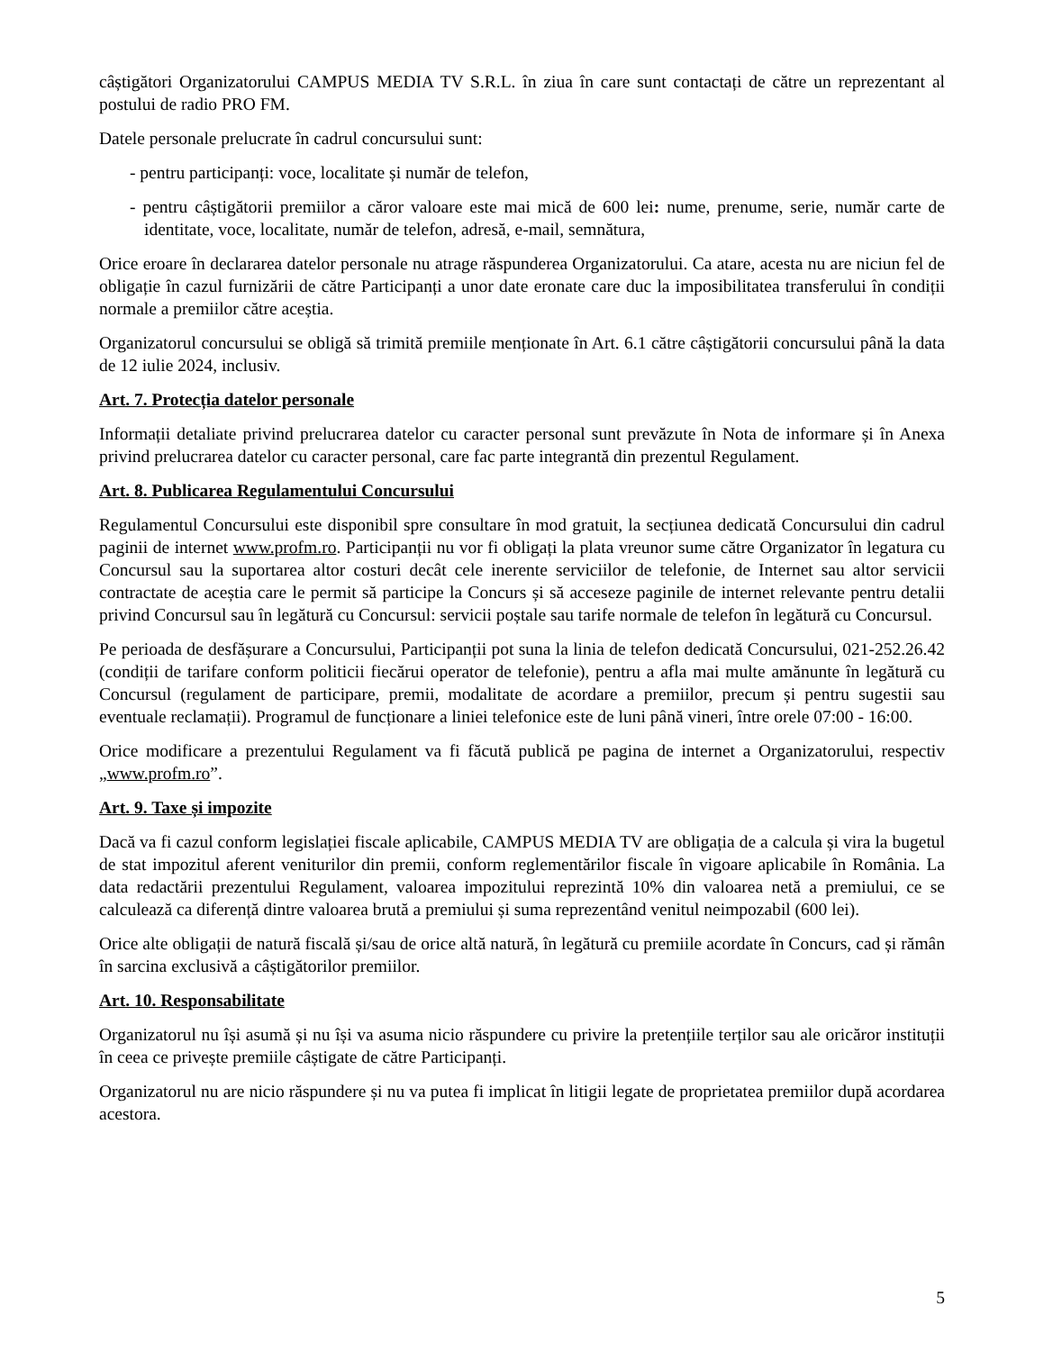câștigători Organizatorului CAMPUS MEDIA TV S.R.L. în ziua în care sunt contactați de către un reprezentant al postului de radio PRO FM.
Datele personale prelucrate în cadrul concursului sunt:
- pentru participanți: voce, localitate și număr de telefon,
- pentru câștigătorii premiilor a căror valoare este mai mică de 600 lei: nume, prenume, serie, număr carte de identitate, voce, localitate, număr de telefon, adresă, e-mail, semnătura,
Orice eroare în declararea datelor personale nu atrage răspunderea Organizatorului. Ca atare, acesta nu are niciun fel de obligație în cazul furnizării de către Participanți a unor date eronate care duc la imposibilitatea transferului în condiții normale a premiilor către aceștia.
Organizatorul concursului se obligă să trimită premiile menționate în Art. 6.1 către câștigătorii concursului până la data de 12 iulie 2024, inclusiv.
Art. 7. Protecția datelor personale
Informații detaliate privind prelucrarea datelor cu caracter personal sunt prevăzute în Nota de informare și în Anexa privind prelucrarea datelor cu caracter personal, care fac parte integrantă din prezentul Regulament.
Art. 8. Publicarea Regulamentului Concursului
Regulamentul Concursului este disponibil spre consultare în mod gratuit, la secțiunea dedicată Concursului din cadrul paginii de internet www.profm.ro. Participanții nu vor fi obligați la plata vreunor sume către Organizator în legatura cu Concursul sau la suportarea altor costuri decât cele inerente serviciilor de telefonie, de Internet sau altor servicii contractate de aceștia care le permit să participe la Concurs și să acceseze paginile de internet relevante pentru detalii privind Concursul sau în legătură cu Concursul: servicii poștale sau tarife normale de telefon în legătură cu Concursul.
Pe perioada de desfășurare a Concursului, Participanții pot suna la linia de telefon dedicată Concursului, 021-252.26.42 (condiții de tarifare conform politicii fiecărui operator de telefonie), pentru a afla mai multe amănunte în legătură cu Concursul (regulament de participare, premii, modalitate de acordare a premiilor, precum și pentru sugestii sau eventuale reclamații). Programul de funcționare a liniei telefonice este de luni până vineri, între orele 07:00 - 16:00.
Orice modificare a prezentului Regulament va fi făcută publică pe pagina de internet a Organizatorului, respectiv „www.profm.ro”.
Art. 9. Taxe și impozite
Dacă va fi cazul conform legislației fiscale aplicabile, CAMPUS MEDIA TV are obligația de a calcula și vira la bugetul de stat impozitul aferent veniturilor din premii, conform reglementărilor fiscale în vigoare aplicabile în România. La data redactării prezentului Regulament, valoarea impozitului reprezintă 10% din valoarea netă a premiului, ce se calculează ca diferență dintre valoarea brută a premiului și suma reprezentând venitul neimpozabil (600 lei).
Orice alte obligații de natură fiscală și/sau de orice altă natură, în legătură cu premiile acordate în Concurs, cad și rămân în sarcina exclusivă a câștigătorilor premiilor.
Art. 10. Responsabilitate
Organizatorul nu își asumă și nu își va asuma nicio răspundere cu privire la pretențiile terților sau ale oricăror instituții în ceea ce privește premiile câștigate de către Participanți.
Organizatorul nu are nicio răspundere și nu va putea fi implicat în litigii legate de proprietatea premiilor după acordarea acestora.
5